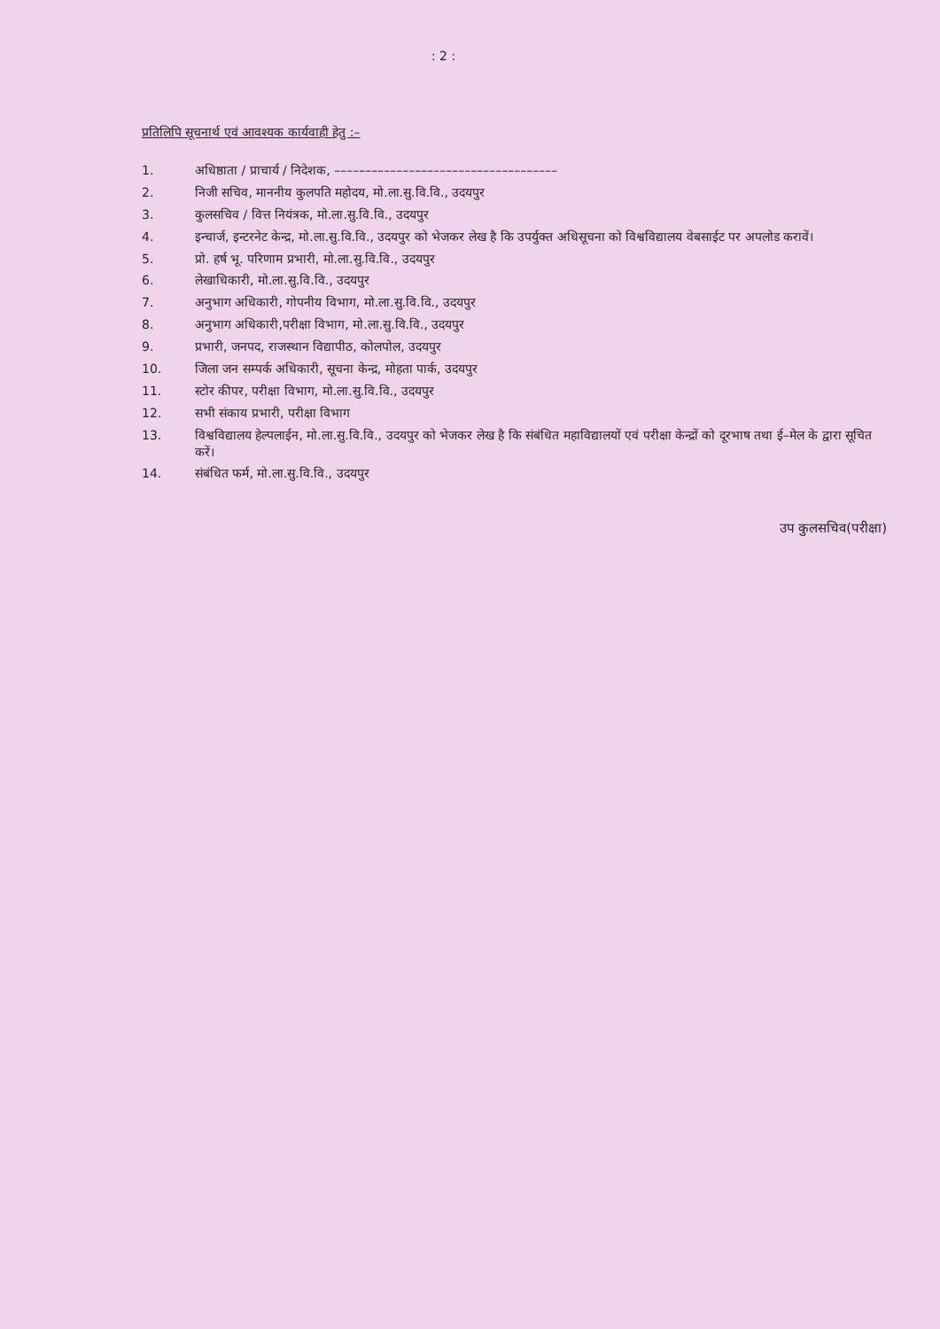: 2 :
प्रतिलिपि सूचनार्थ एवं आवश्यक कार्यवाही हेतु :–
| 1. | अधिष्ठाता / प्राचार्य / निदेशक, –––––––––––––––––––––––––––––––––––– |
| 2. | निजी सचिव, माननीय कुलपति महोदय, मो.ला.सु.वि.वि., उदयपुर |
| 3. | कुलसचिव / वित्त नियंत्रक, मो.ला.सु.वि.वि., उदयपुर |
| 4. | इन्चार्ज, इन्टरनेट केन्द्र, मो.ला.सु.वि.वि., उदयपुर को भेजकर लेख है कि उपर्युक्त अधिसूचना को विश्वविद्यालय वेबसाईट पर अपलोड करावें। |
| 5. | प्रो. हर्ष भू. परिणाम प्रभारी, मो.ला.सु.वि.वि., उदयपुर |
| 6. | लेखाधिकारी, मो.ला.सु.वि.वि., उदयपुर |
| 7. | अनुभाग अधिकारी, गोपनीय विभाग, मो.ला.सु.वि.वि., उदयपुर |
| 8. | अनुभाग अधिकारी,परीक्षा विभाग, मो.ला.सु.वि.वि., उदयपुर |
| 9. | प्रभारी, जनपद, राजस्थान विद्यापीठ, कोलपोल, उदयपुर |
| 10. | जिला जन सम्पर्क अधिकारी, सूचना केन्द्र, मोहता पार्क, उदयपुर |
| 11. | स्टोर कीपर, परीक्षा विभाग, मो.ला.सु.वि.वि., उदयपुर |
| 12. | सभी संकाय प्रभारी, परीक्षा विभाग |
| 13. | विश्वविद्यालय हेल्पलाईन, मो.ला.सु.वि.वि., उदयपुर को भेजकर लेख है कि संबंधित महाविद्यालयों एवं परीक्षा केन्द्रों को दूरभाष तथा ई–मेल के द्वारा सूचित करें। |
| 14. | संबंधित फर्म, मो.ला.सु.वि.वि., उदयपुर |
उप कुलसचिव(परीक्षा)